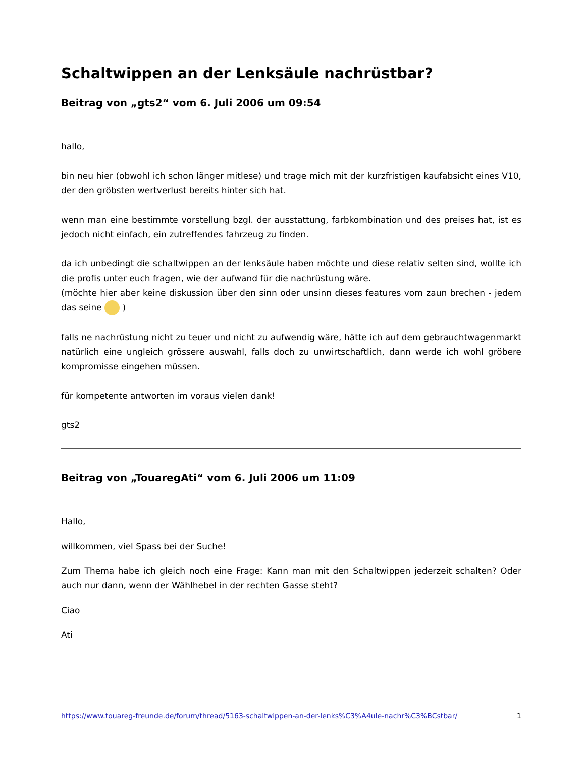Schaltwippen an der Lenksäule nachrüstbar?
Beitrag von „gts2“ vom 6. Juli 2006 um 09:54
hallo,
bin neu hier (obwohl ich schon länger mitlese) und trage mich mit der kurzfristigen kaufabsicht eines V10, der den gröbsten wertverlust bereits hinter sich hat.
wenn man eine bestimmte vorstellung bzgl. der ausstattung, farbkombination und des preises hat, ist es jedoch nicht einfach, ein zutreffendes fahrzeug zu finden.
da ich unbedingt die schaltwippen an der lenksäule haben möchte und diese relativ selten sind, wollte ich die profis unter euch fragen, wie der aufwand für die nachrüstung wäre.
(möchte hier aber keine diskussion über den sinn oder unsinn dieses features vom zaun brechen - jedem das seine )
falls ne nachrüstung nicht zu teuer und nicht zu aufwendig wäre, hätte ich auf dem gebrauchtwagenmarkt natürlich eine ungleich grössere auswahl, falls doch zu unwirtschaftlich, dann werde ich wohl gröbere kompromisse eingehen müssen.
für kompetente antworten im voraus vielen dank!
gts2
Beitrag von „TouaregAti“ vom 6. Juli 2006 um 11:09
Hallo,
willkommen, viel Spass bei der Suche!
Zum Thema habe ich gleich noch eine Frage: Kann man mit den Schaltwippen jederzeit schalten? Oder auch nur dann, wenn der Wählhebel in der rechten Gasse steht?
Ciao
Ati
https://www.touareg-freunde.de/forum/thread/5163-schaltwippen-an-der-lenks%C3%A4ule-nachr%C3%BCstbar/ 1